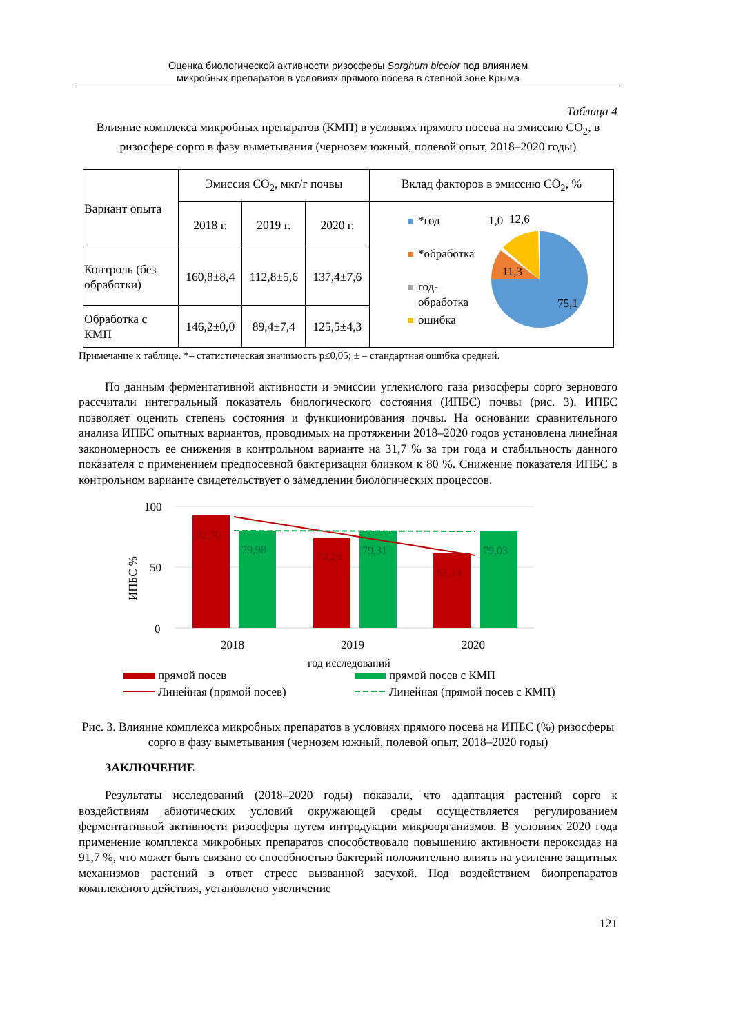Оценка биологической активности ризосферы Sorghum bicolor под влиянием
микробных препаратов в условиях прямого посева в степной зоне Крыма
Таблица 4
Влияние комплекса микробных препаратов (КМП) в условиях прямого посева на эмиссию СО<sub>2</sub>, в ризосфере сорго в фазу выметывания (чернозем южный, полевой опыт, 2018–2020 годы)
| Вариант опыта | Эмиссия СО<sub>2</sub>, мкг/г почвы | | | Вклад факторов в эмиссию СО<sub>2</sub>, % |
| --- | --- | --- | --- | --- |
| | 2018 г. | 2019 г. | 2020 г. | *год *обработка год- обработка ошибка 11,3 75,1 1,0 12,6 |
| Контроль (без обработки) | 160,8±8,4 | 112,8±5,6 | 137,4±7,6 | |
| Обработка с КМП | 146,2±0,0 | 89,4±7,4 | 125,5±4,3 | |
Примечание к таблице. *– статистическая значимость p≤0,05; ± – стандартная ошибка средней.
По данным ферментативной активности и эмиссии углекислого газа ризосферы сорго зернового рассчитали интегральный показатель биологического состояния (ИПБС) почвы (рис. 3). ИПБС позволяет оценить степень состояния и функционирования почвы. На основании сравнительного анализа ИПБС опытных вариантов, проводимых на протяжении 2018–2020 годов установлена линейная закономерность ее снижения в контрольном варианте на 31,7 % за три года и стабильность данного показателя с применением предпосевной бактеризации близком к 80 %. Снижение показателя ИПБС в контрольном варианте свидетельствует о замедлении биологических процессов.
100
50
0
ИПБС %
92,76
79,98
74,23
79,31
61,14
79,03
2018
2019
2020
год исследований
прямой посев
прямой посев с КМП
Линейная (прямой посев)
Линейная (прямой посев с КМП)
Рис. 3. Влияние комплекса микробных препаратов в условиях прямого посева на ИПБС (%) ризосферы сорго в фазу выметывания (чернозем южный, полевой опыт, 2018–2020 годы)
ЗАКЛЮЧЕНИЕ
Результаты исследований (2018–2020 годы) показали, что адаптация растений сорго к воздействиям абиотических условий окружающей среды осуществляется регулированием ферментативной активности ризосферы путем интродукции микроорганизмов. В условиях 2020 года применение комплекса микробных препаратов способствовало повышению активности пероксидаз на 91,7 %, что может быть связано со способностью бактерий положительно влиять на усиление защитных механизмов растений в ответ стресс вызванной засухой. Под воздействием биопрепаратов комплексного действия, установлено увеличение
121